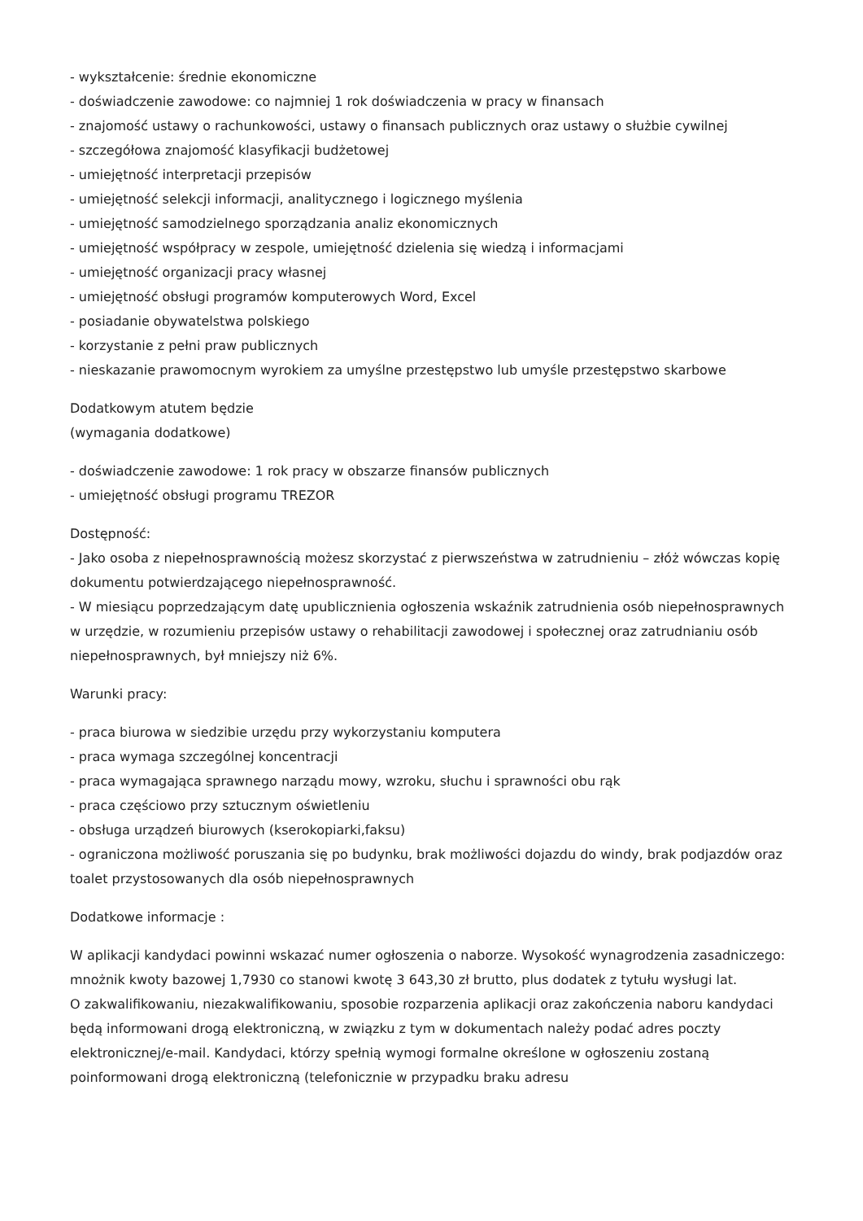- wykształcenie: średnie ekonomiczne
- doświadczenie zawodowe: co najmniej 1 rok doświadczenia w pracy w finansach
- znajomość ustawy o rachunkowości, ustawy o finansach publicznych oraz ustawy o służbie cywilnej
- szczegółowa znajomość klasyfikacji budżetowej
- umiejętność interpretacji przepisów
- umiejętność selekcji informacji, analitycznego i logicznego myślenia
- umiejętność samodzielnego sporządzania analiz ekonomicznych
- umiejętność współpracy w zespole, umiejętność dzielenia się wiedzą i informacjami
- umiejętność organizacji pracy własnej
- umiejętność obsługi programów komputerowych Word, Excel
- posiadanie obywatelstwa polskiego
- korzystanie z pełni praw publicznych
- nieskazanie prawomocnym wyrokiem za umyślne przestępstwo lub umyśle przestępstwo skarbowe
Dodatkowym atutem będzie
(wymagania dodatkowe)
- doświadczenie zawodowe: 1 rok pracy w obszarze finansów publicznych
- umiejętność obsługi programu TREZOR
Dostępność:
- Jako osoba z niepełnosprawnością możesz skorzystać z pierwszeństwa w zatrudnieniu – złóż wówczas kopię dokumentu potwierdzającego niepełnosprawność.
- W miesiącu poprzedzającym datę upublicznienia ogłoszenia wskaźnik zatrudnienia osób niepełnosprawnych w urzędzie, w rozumieniu przepisów ustawy o rehabilitacji zawodowej i społecznej oraz zatrudnianiu osób niepełnosprawnych, był mniejszy niż 6%.
Warunki pracy:
- praca biurowa w siedzibie urzędu przy wykorzystaniu komputera
- praca wymaga szczególnej koncentracji
- praca wymagająca sprawnego narządu mowy, wzroku, słuchu i sprawności obu rąk
- praca częściowo przy sztucznym oświetleniu
- obsługa urządzeń biurowych (kserokopiarki,faksu)
- ograniczona możliwość poruszania się po budynku, brak możliwości dojazdu do windy, brak podjazdów oraz toalet przystosowanych dla osób niepełnosprawnych
Dodatkowe informacje :
W aplikacji kandydaci powinni wskazać numer ogłoszenia o naborze. Wysokość wynagrodzenia zasadniczego: mnożnik kwoty bazowej 1,7930 co stanowi kwotę 3 643,30 zł brutto, plus dodatek z tytułu wysługi lat.
O zakwalifikowaniu, niezakwalifikowaniu, sposobie rozparzenia aplikacji oraz zakończenia naboru kandydaci będą informowani drogą elektroniczną, w związku z tym w dokumentach należy podać adres poczty elektronicznej/e-mail. Kandydaci, którzy spełnią wymogi formalne określone w ogłoszeniu zostaną poinformowani drogą elektroniczną (telefonicznie w przypadku braku adresu